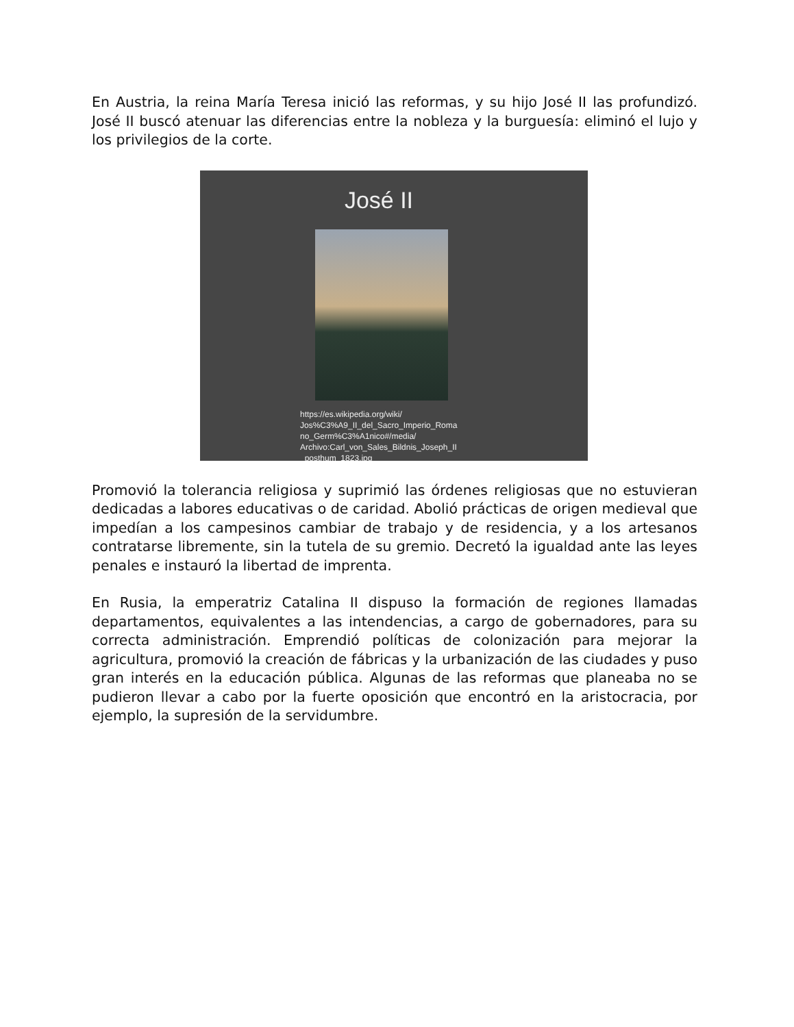En Austria, la reina María Teresa inició las reformas, y su hijo José II las profundizó. José II buscó atenuar las diferencias entre la nobleza y la burguesía: eliminó el lujo y los privilegios de la corte.
José II
https://es.wikipedia.org/wiki/
Jos%C3%A9_II_del_Sacro_Imperio_Roma
no_Germ%C3%A1nico#/media/
Archivo:Carl_von_Sales_Bildnis_Joseph_II
_posthum_1823.jpg
Promovió la tolerancia religiosa y suprimió las órdenes religiosas que no estuvieran dedicadas a labores educativas o de caridad. Abolió prácticas de origen medieval que impedían a los campesinos cambiar de trabajo y de residencia, y a los artesanos contratarse libremente, sin la tutela de su gremio. Decretó la igualdad ante las leyes penales e instauró la libertad de imprenta.
En Rusia, la emperatriz Catalina II dispuso la formación de regiones llamadas departamentos, equivalentes a las intendencias, a cargo de gobernadores, para su correcta administración. Emprendió políticas de colonización para mejorar la agricultura, promovió la creación de fábricas y la urbanización de las ciudades y puso gran interés en la educación pública. Algunas de las reformas que planeaba no se pudieron llevar a cabo por la fuerte oposición que encontró en la aristocracia, por ejemplo, la supresión de la servidumbre.